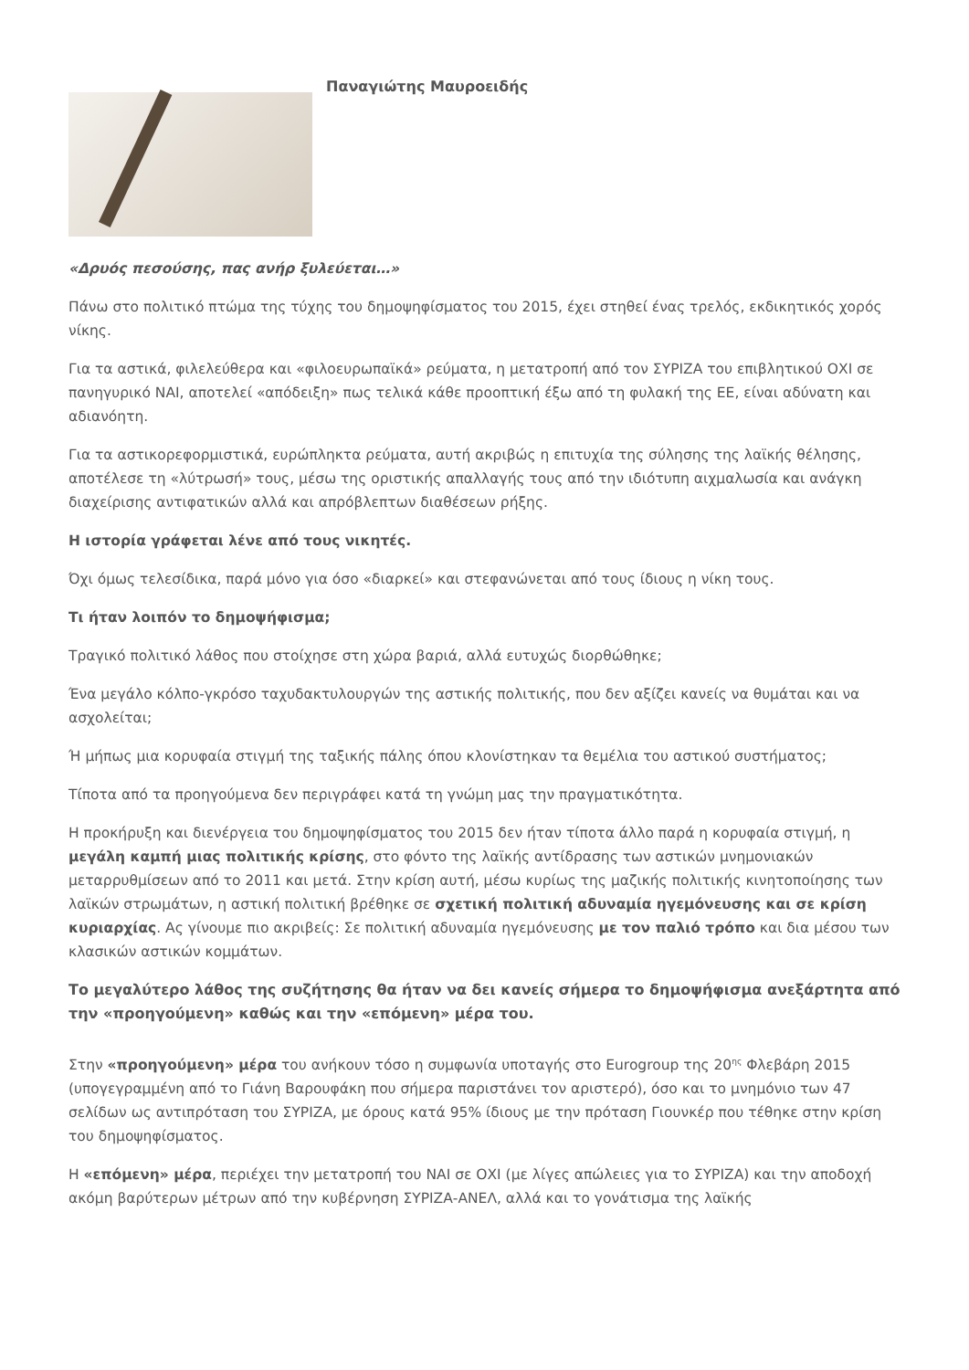Παναγιώτης Μαυροειδής
«Δρυός πεσούσης, πας ανήρ ξυλεύεται…»
Πάνω στο πολιτικό πτώμα της τύχης του δημοψηφίσματος του 2015, έχει στηθεί ένας τρελός, εκδικητικός χορός νίκης.
Για τα αστικά, φιλελεύθερα και «φιλοευρωπαϊκά» ρεύματα, η μετατροπή από τον ΣΥΡΙΖΑ του επιβλητικού ΟΧΙ σε πανηγυρικό ΝΑΙ, αποτελεί «απόδειξη» πως τελικά κάθε προοπτική έξω από τη φυλακή της ΕΕ, είναι αδύνατη και αδιανόητη.
Για τα αστικορεφορμιστικά, ευρώπληκτα ρεύματα, αυτή ακριβώς η επιτυχία της σύλησης της λαϊκής θέλησης, αποτέλεσε τη «λύτρωσή» τους, μέσω της οριστικής απαλλαγής τους από την ιδιότυπη αιχμαλωσία και ανάγκη διαχείρισης αντιφατικών αλλά και απρόβλεπτων διαθέσεων ρήξης.
Η ιστορία γράφεται λένε από τους νικητές.
Όχι όμως τελεσίδικα, παρά μόνο για όσο «διαρκεί» και στεφανώνεται από τους ίδιους η νίκη τους.
Τι ήταν λοιπόν το δημοψήφισμα;
Τραγικό πολιτικό λάθος που στοίχησε στη χώρα βαριά, αλλά ευτυχώς διορθώθηκε;
Ένα μεγάλο κόλπο-γκρόσο ταχυδακτυλουργών της αστικής πολιτικής, που δεν αξίζει κανείς να θυμάται και να ασχολείται;
Ή μήπως μια κορυφαία στιγμή της ταξικής πάλης όπου κλονίστηκαν τα θεμέλια του αστικού συστήματος;
Τίποτα από τα προηγούμενα δεν περιγράφει κατά τη γνώμη μας την πραγματικότητα.
Η προκήρυξη και διενέργεια του δημοψηφίσματος του 2015 δεν ήταν τίποτα άλλο παρά η κορυφαία στιγμή, η μεγάλη καμπή μιας πολιτικής κρίσης, στο φόντο της λαϊκής αντίδρασης των αστικών μνημονιακών μεταρρυθμίσεων από το 2011 και μετά. Στην κρίση αυτή, μέσω κυρίως της μαζικής πολιτικής κινητοποίησης των λαϊκών στρωμάτων, η αστική πολιτική βρέθηκε σε σχετική πολιτική αδυναμία ηγεμόνευσης και σε κρίση κυριαρχίας. Ας γίνουμε πιο ακριβείς: Σε πολιτική αδυναμία ηγεμόνευσης με τον παλιό τρόπο και δια μέσου των κλασικών αστικών κομμάτων.
Το μεγαλύτερο λάθος της συζήτησης θα ήταν να δει κανείς σήμερα το δημοψήφισμα ανεξάρτητα από την «προηγούμενη» καθώς και την «επόμενη» μέρα του.
Στην «προηγούμενη» μέρα του ανήκουν τόσο η συμφωνία υποταγής στο Eurogroup της 20<sup>ης</sup> Φλεβάρη 2015 (υπογεγραμμένη από το Γιάνη Βαρουφάκη που σήμερα παριστάνει τον αριστερό), όσο και το μνημόνιο των 47 σελίδων ως αντιπρόταση του ΣΥΡΙΖΑ, με όρους κατά 95% ίδιους με την πρόταση Γιουνκέρ που τέθηκε στην κρίση του δημοψηφίσματος.
Η «επόμενη» μέρα, περιέχει την μετατροπή του ΝΑΙ σε ΟΧΙ (με λίγες απώλειες για το ΣΥΡΙΖΑ) και την αποδοχή ακόμη βαρύτερων μέτρων από την κυβέρνηση ΣΥΡΙΖΑ-ΑΝΕΛ, αλλά και το γονάτισμα της λαϊκής